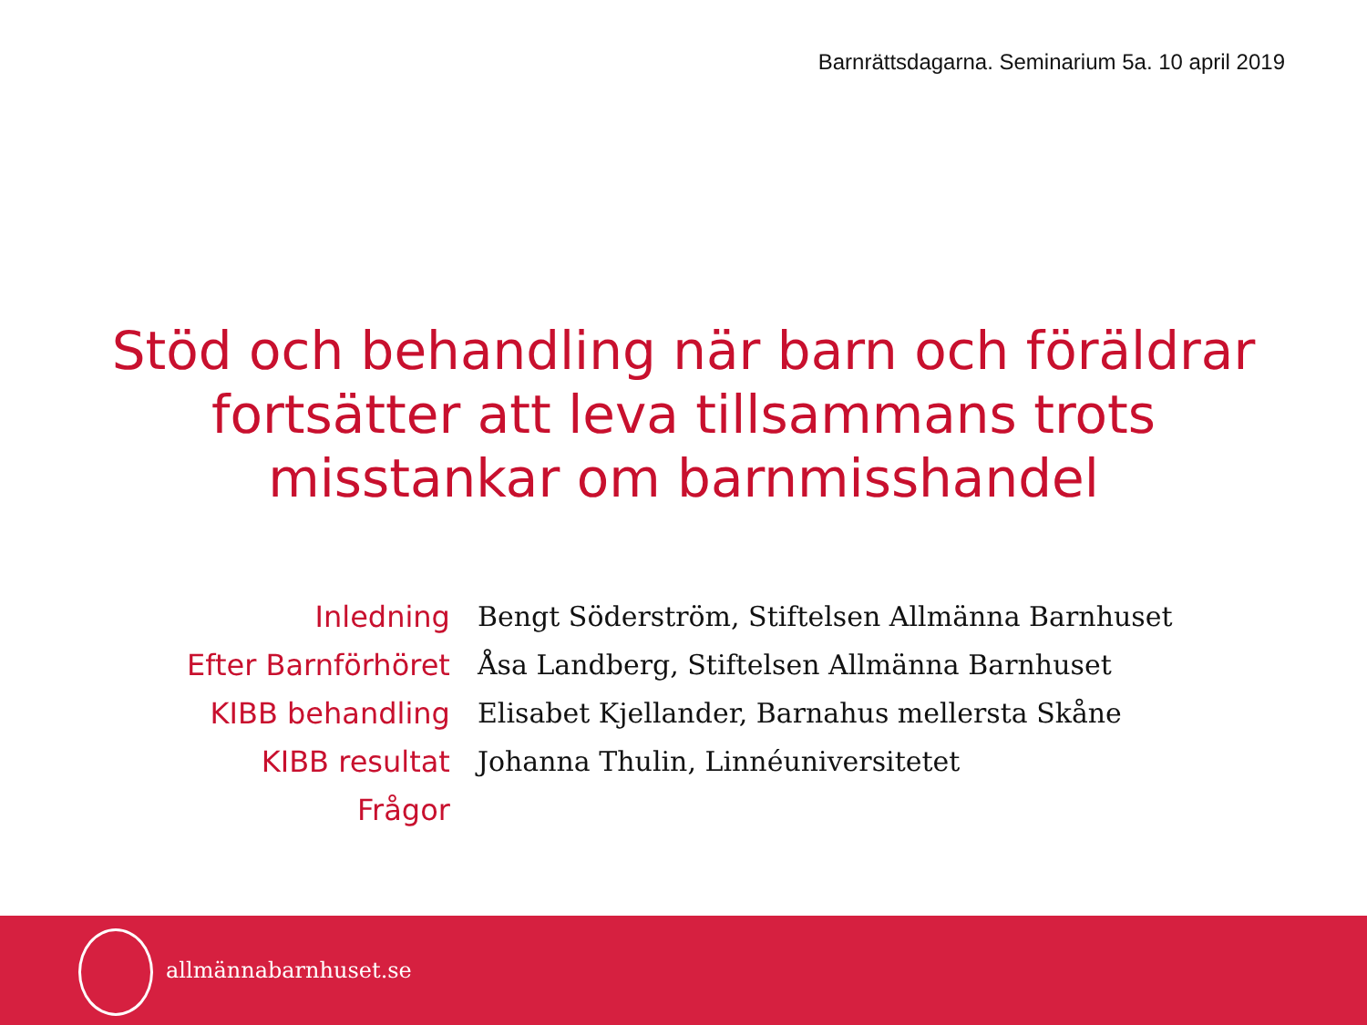Barnrättsdagarna. Seminarium 5a. 10 april 2019
Stöd och behandling när barn och föräldrar
fortsätter att leva tillsammans trots
misstankar om barnmisshandel
| Inledning | Bengt Söderström, Stiftelsen Allmänna Barnhuset |
| Efter Barnförhöret | Åsa Landberg, Stiftelsen Allmänna Barnhuset |
| KIBB behandling | Elisabet Kjellander, Barnahus mellersta Skåne |
| KIBB resultat | Johanna Thulin, Linnéuniversitetet |
| Frågor | |
allmännabarnhuset.se